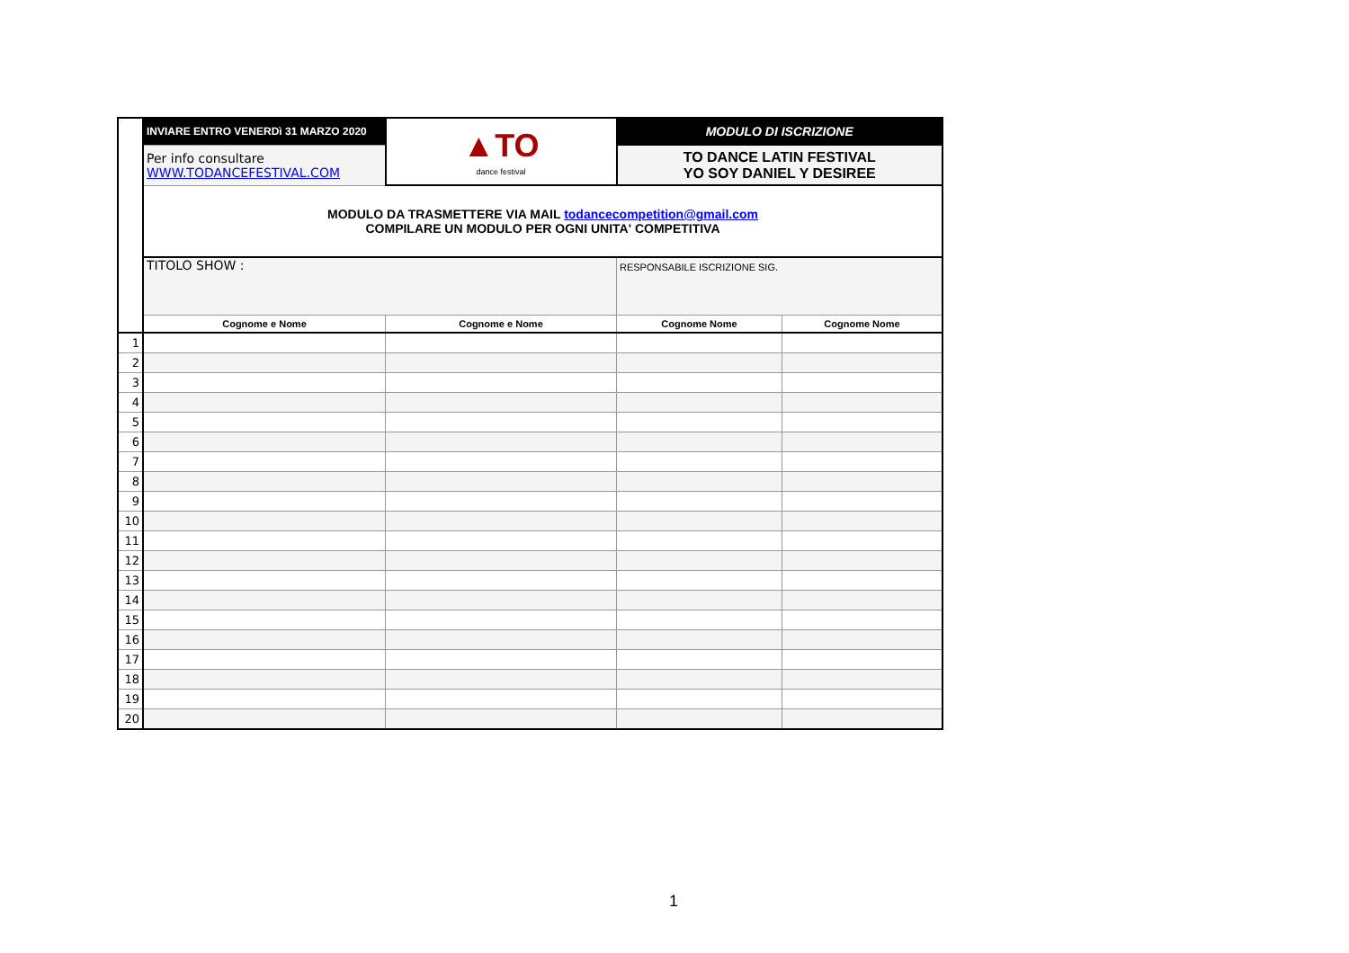| | INVIARE ENTRO VENERDì 31 MARZO 2020 | ▲TO dance festival | MODULO DI ISCRIZIONE | |
| | Per info consultare WWW.TODANCEFESTIVAL.COM | | TO DANCE LATIN FESTIVAL YO SOY DANIEL Y DESIREE | |
| | MODULO DA TRASMETTERE VIA MAIL todancecompetition@gmail.com COMPILARE UN MODULO PER OGNI UNITA' COMPETITIVA | | | |
| | TITOLO SHOW : | | RESPONSABILE ISCRIZIONE SIG. | |
| | Cognome e Nome | Cognome e Nome | Cognome Nome | Cognome Nome |
| 1 | | | | |
| 2 | | | | |
| 3 | | | | |
| 4 | | | | |
| 5 | | | | |
| 6 | | | | |
| 7 | | | | |
| 8 | | | | |
| 9 | | | | |
| 10 | | | | |
| 11 | | | | |
| 12 | | | | |
| 13 | | | | |
| 14 | | | | |
| 15 | | | | |
| 16 | | | | |
| 17 | | | | |
| 18 | | | | |
| 19 | | | | |
| 20 | | | | |
1